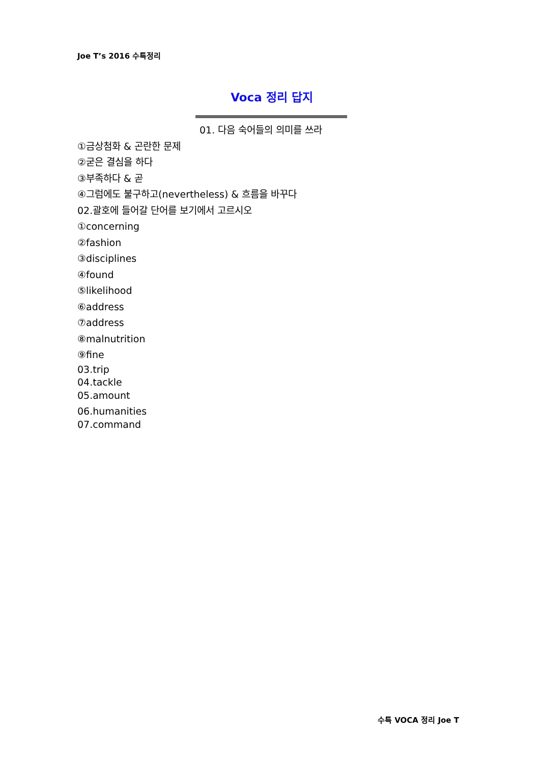Joe T’s 2016 수특정리
Voca 정리 답지
01. 다음 숙어들의 의미를 쓰라
①금상첨화 & 곤란한 문제
②굳은 결심을 하다
③부족하다 & 곧
④그럼에도 불구하고(nevertheless) & 흐름을 바꾸다
02.괄호에 들어갈 단어를 보기에서 고르시오
①concerning
②fashion
③disciplines
④found
⑤likelihood
⑥address
⑦address
⑧malnutrition
⑨fine
03.trip
04.tackle
05.amount
06.humanities
07.command
수특 VOCA 정리 Joe T